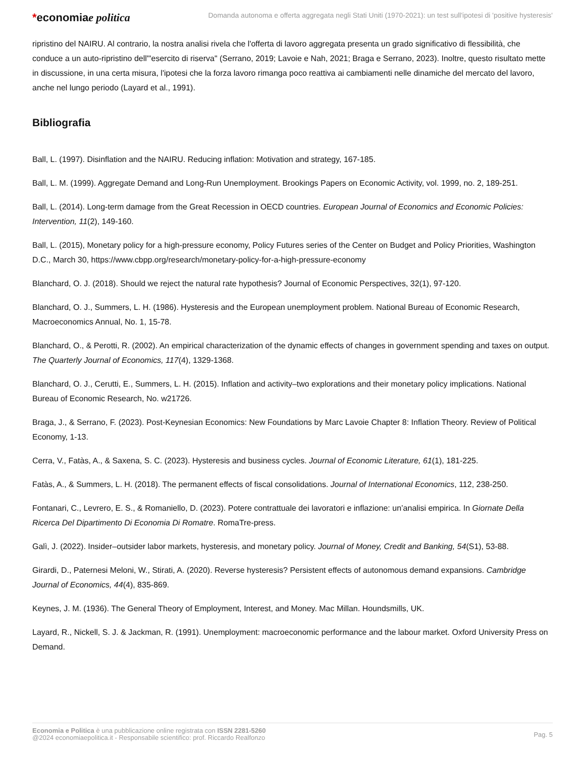*economiae politica
Domanda autonoma e offerta aggregata negli Stati Uniti (1970-2021): un test sull'ipotesi di 'positive hysteresis'
ripristino del NAIRU. Al contrario, la nostra analisi rivela che l'offerta di lavoro aggregata presenta un grado significativo di flessibilità, che conduce a un auto-ripristino dell'"esercito di riserva" (Serrano, 2019; Lavoie e Nah, 2021; Braga e Serrano, 2023). Inoltre, questo risultato mette in discussione, in una certa misura, l'ipotesi che la forza lavoro rimanga poco reattiva ai cambiamenti nelle dinamiche del mercato del lavoro, anche nel lungo periodo (Layard et al., 1991).
Bibliografia
Ball, L. (1997). Disinflation and the NAIRU. Reducing inflation: Motivation and strategy, 167-185.
Ball, L. M. (1999). Aggregate Demand and Long-Run Unemployment. Brookings Papers on Economic Activity, vol. 1999, no. 2, 189-251.
Ball, L. (2014). Long-term damage from the Great Recession in OECD countries. European Journal of Economics and Economic Policies: Intervention, 11(2), 149-160.
Ball, L. (2015), Monetary policy for a high-pressure economy, Policy Futures series of the Center on Budget and Policy Priorities, Washington D.C., March 30, https://www.cbpp.org/research/monetary-policy-for-a-high-pressure-economy
Blanchard, O. J. (2018). Should we reject the natural rate hypothesis? Journal of Economic Perspectives, 32(1), 97-120.
Blanchard, O. J., Summers, L. H. (1986). Hysteresis and the European unemployment problem. National Bureau of Economic Research, Macroeconomics Annual, No. 1, 15-78.
Blanchard, O., & Perotti, R. (2002). An empirical characterization of the dynamic effects of changes in government spending and taxes on output. The Quarterly Journal of Economics, 117(4), 1329-1368.
Blanchard, O. J., Cerutti, E., Summers, L. H. (2015). Inflation and activity–two explorations and their monetary policy implications. National Bureau of Economic Research, No. w21726.
Braga, J., & Serrano, F. (2023). Post-Keynesian Economics: New Foundations by Marc Lavoie Chapter 8: Inflation Theory. Review of Political Economy, 1-13.
Cerra, V., Fatàs, A., & Saxena, S. C. (2023). Hysteresis and business cycles. Journal of Economic Literature, 61(1), 181-225.
Fatàs, A., & Summers, L. H. (2018). The permanent effects of fiscal consolidations. Journal of International Economics, 112, 238-250.
Fontanari, C., Levrero, E. S., & Romaniello, D. (2023). Potere contrattuale dei lavoratori e inflazione: un’analisi empirica. In Giornate Della Ricerca Del Dipartimento Di Economia Di Romatre. RomaTre-press.
Galì, J. (2022). Insider–outsider labor markets, hysteresis, and monetary policy. Journal of Money, Credit and Banking, 54(S1), 53-88.
Girardi, D., Paternesi Meloni, W., Stirati, A. (2020). Reverse hysteresis? Persistent effects of autonomous demand expansions. Cambridge Journal of Economics, 44(4), 835-869.
Keynes, J. M. (1936). The General Theory of Employment, Interest, and Money. Mac Millan. Houndsmills, UK.
Layard, R., Nickell, S. J. & Jackman, R. (1991). Unemployment: macroeconomic performance and the labour market. Oxford University Press on Demand.
Economia e Politica è una pubblicazione online registrata con ISSN 2281-5260
@2024 economiaepolitica.it - Responsabile scientifico: prof. Riccardo Realfonzo
Pag. 5